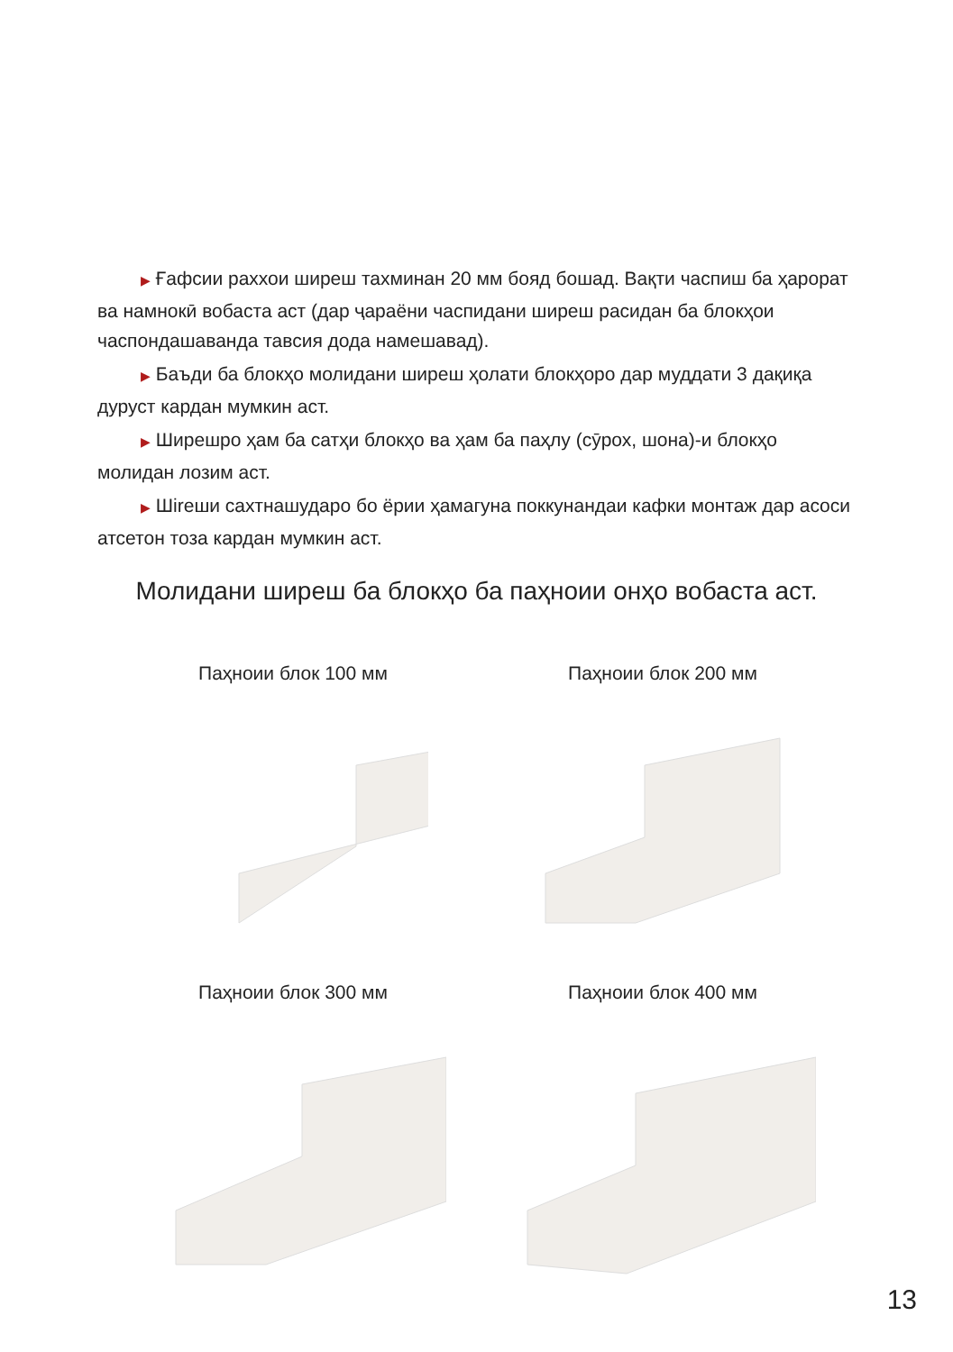▶ Ғафсии раххои ширеш тахминан 20 мм бояд бошад. Вақти часпиш ба ҳарорат ва намнокӣ вобаста аст (дар ҷараёни часпидани ширеш расидан ба блокҳои часпондашаванда тавсия дода намешавад).
▶ Баъди ба блокҳо молидани ширеш ҳолати блокҳоро дар муддати 3 дақиқа дуруст кардан мумкин аст.
▶ Ширешро ҳам ба сатҳи блокҳо ва ҳам ба паҳлу (сӯрох, шона)-и блокҳо молидан лозим аст.
▶ Шireши сахтнашударо бо ёрии ҳамагуна поккунандаи кафки монтаж дар асоси атсетон тоза кардан мумкин аст.
Молидани ширеш ба блокҳо ба паҳноии онҳо вобаста аст.
Паҳноии блок 100 мм
Паҳноии блок 200 мм
Паҳноии блок 300 мм
Паҳноии блок 400 мм
13